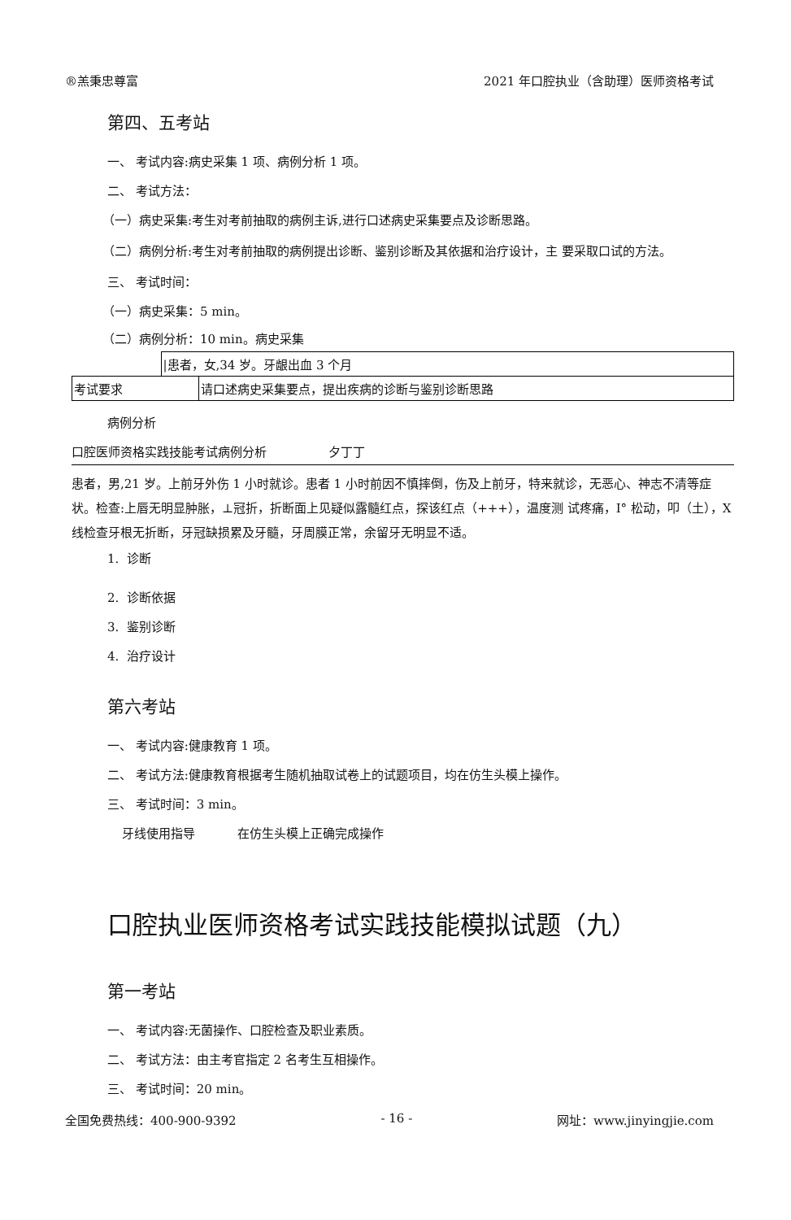®羔秉忠尊富 2021 年口腔执业（含助理）医师资格考试
第四、五考站
一、 考试内容:病史采集 1 项、病例分析 1 项。
二、 考试方法：
（一）病史采集:考生对考前抽取的病例主诉,进行口述病史采集要点及诊断思路。
（二）病例分析:考生对考前抽取的病例提出诊断、鉴别诊断及其依据和治疗设计，主 要采取口试的方法。
三、 考试时间：
（一）病史采集：5 min。
（二）病例分析：10 min。病史采集
| | /患者，女,34 岁。牙龈出血 3 个月 | |
| 考试要求 | | 请口述病史采集要点，提出疾病的诊断与鉴别诊断思路 |
病例分析
口腔医师资格实践技能考试病例分析 夕丁丁
患者，男,21 岁。上前牙外伤 1 小时就诊。患者 1 小时前因不慎摔倒，伤及上前牙，特来就诊，无恶心、神志不清等症状。检查:上唇无明显肿胀，⊥冠折，折断面上见疑似露髓红点，探该红点（+++），温度测 试疼痛，I° 松动，叩（土），X 线检查牙根无折断，牙冠缺损累及牙髓，牙周膜正常，余留牙无明显不适。
1. 诊断
2. 诊断依据
3. 鉴别诊断
4. 治疗设计
第六考站
一、 考试内容:健康教育 1 项。
二、 考试方法:健康教育根据考生随机抽取试卷上的试题项目，均在仿生头模上操作。
三、 考试时间：3 min。
牙线使用指导 在仿生头模上正确完成操作
口腔执业医师资格考试实践技能模拟试题（九）
第一考站
一、 考试内容:无菌操作、口腔检查及职业素质。
二、 考试方法：由主考官指定 2 名考生互相操作。
三、 考试时间：20 min。
全国免费热线：400-900-9392 - 16 - 网址：www.jinyingjie.com